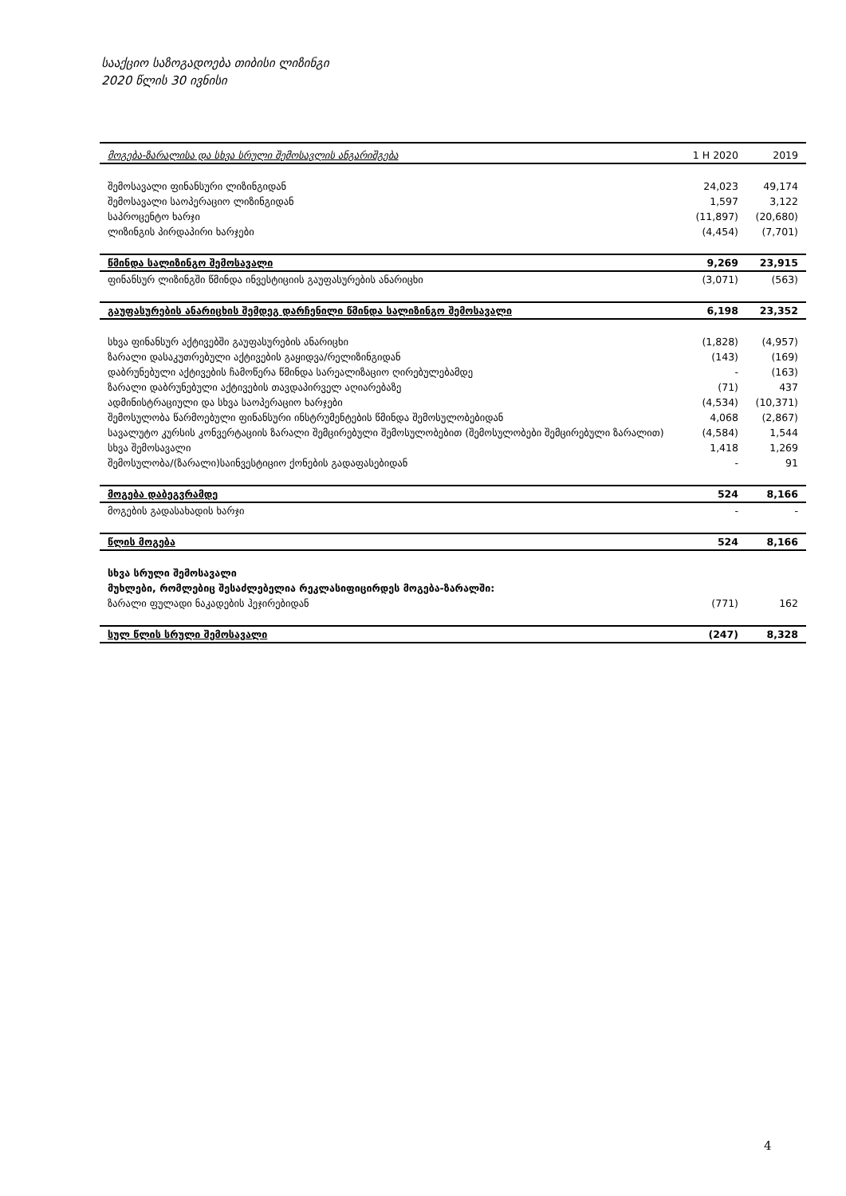სააქციო საზოგადოება თიბისი ლიზინგი
2020 წლის 30 ივნისი
| მოგება-ზარალისა და სხვა სრული შემოსავლის ანგარიშგება | 1 H 2020 | 2019 |
| --- | --- | --- |
| შემოსავალი ფინანსური ლიზინგიდან | 24,023 | 49,174 |
| შემოსავალი საოპერაციო ლიზინგიდან | 1,597 | 3,122 |
| საპროცენტო ხარჯი | (11,897) | (20,680) |
| ლიზინგის პირდაპირი ხარჯები | (4,454) | (7,701) |
| წმინდა სალიზინგო შემოსავალი | 9,269 | 23,915 |
| ფინანსურ ლიზინგში წმინდა ინვესტიციის გაუფასურების ანარიცხი | (3,071) | (563) |
| გაუფასურების ანარიცხის შემდეგ დარჩენილი წმინდა სალიზინგო შემოსავალი | 6,198 | 23,352 |
| სხვა ფინანსურ აქტივებში გაუფასურების ანარიცხი | (1,828) | (4,957) |
| ზარალი დასაკუთრებული აქტივების გაყიდვა/რელიზინგიდან | (143) | (169) |
| დაბრუნებული აქტივების ჩამოწერა წმინდა სარეალიზაციო ღირებულებამდე | - | (163) |
| ზარალი დაბრუნებული აქტივების თავდაპირველ აღიარებაზე | (71) | 437 |
| ადმინისტრაციული და სხვა საოპერაციო ხარჯები | (4,534) | (10,371) |
| შემოსულობა წარმოებული ფინანსური ინსტრუმენტების წმინდა შემოსულობებიდან | 4,068 | (2,867) |
| სავალუტო კურსის კონვერტაციის ზარალი შემცირებული შემოსულობებით (შემოსულობები შემცირებული ზარალით) | (4,584) | 1,544 |
| სხვა შემოსავალი | 1,418 | 1,269 |
| შემოსულობა/(ზარალი)საინვესტიციო ქონების გადაფასებიდან | - | 91 |
| მოგება დაბეგვრამდე | 524 | 8,166 |
| მოგების გადასახადის ხარჯი | - | - |
| წლის მოგება | 524 | 8,166 |
| სხვა სრული შემოსავალი | | |
| მუხლები, რომლებიც შესაძლებელია რეკლასიფიცირდეს მოგება-ზარალში: | | |
| ზარალი ფულადი ნაკადების ჰეჯირებიდან | (771) | 162 |
| სულ წლის სრული შემოსავალი | (247) | 8,328 |
4